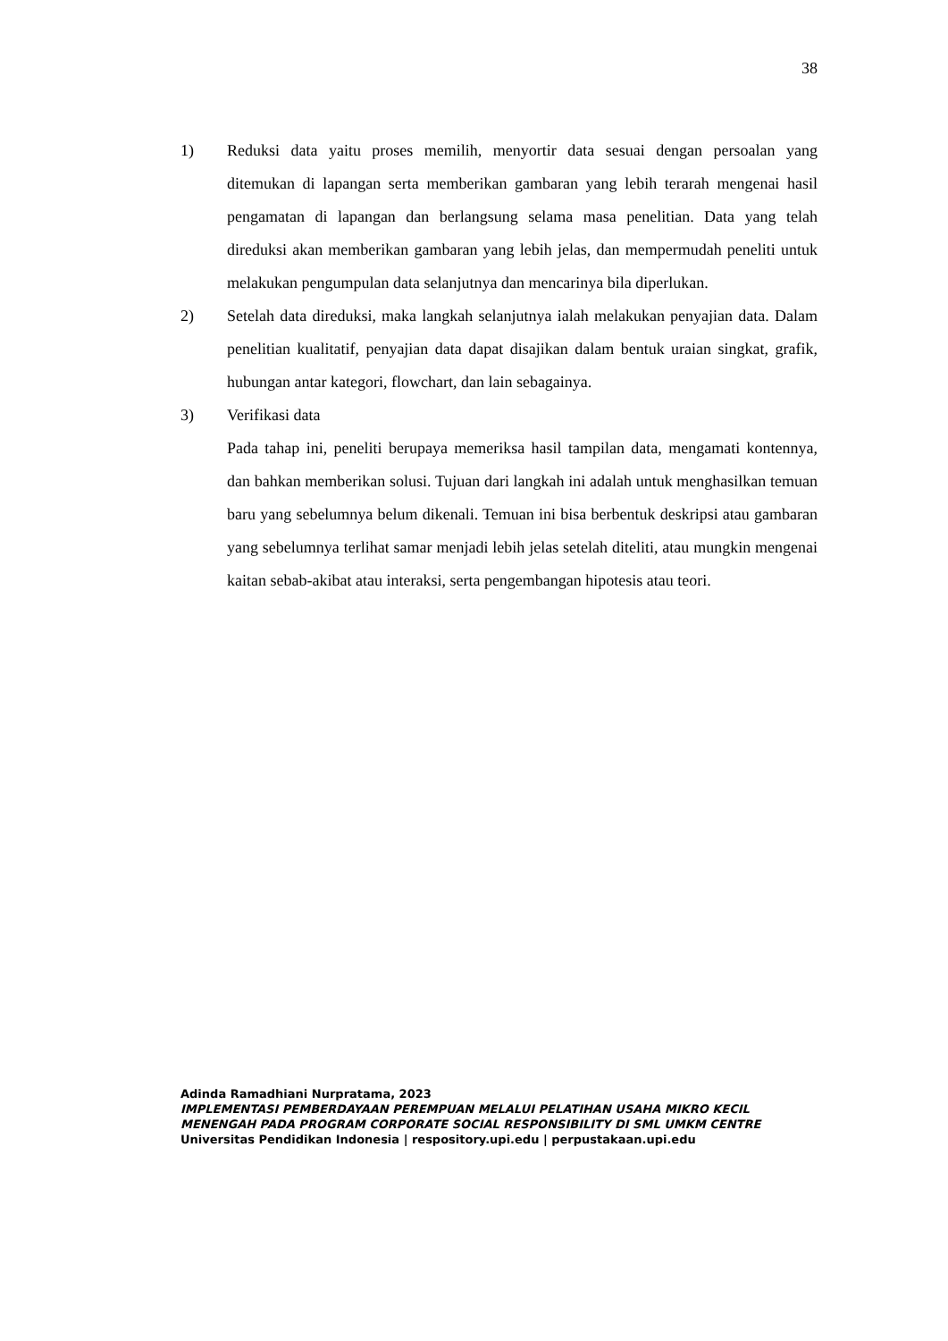38
1) Reduksi data yaitu proses memilih, menyortir data sesuai dengan persoalan yang ditemukan di lapangan serta memberikan gambaran yang lebih terarah mengenai hasil pengamatan di lapangan dan berlangsung selama masa penelitian. Data yang telah direduksi akan memberikan gambaran yang lebih jelas, dan mempermudah peneliti untuk melakukan pengumpulan data selanjutnya dan mencarinya bila diperlukan.
2) Setelah data direduksi, maka langkah selanjutnya ialah melakukan penyajian data. Dalam penelitian kualitatif, penyajian data dapat disajikan dalam bentuk uraian singkat, grafik, hubungan antar kategori, flowchart, dan lain sebagainya.
3) Verifikasi data
Pada tahap ini, peneliti berupaya memeriksa hasil tampilan data, mengamati kontennya, dan bahkan memberikan solusi. Tujuan dari langkah ini adalah untuk menghasilkan temuan baru yang sebelumnya belum dikenali. Temuan ini bisa berbentuk deskripsi atau gambaran yang sebelumnya terlihat samar menjadi lebih jelas setelah diteliti, atau mungkin mengenai kaitan sebab-akibat atau interaksi, serta pengembangan hipotesis atau teori.
Adinda Ramadhiani Nurpratama, 2023
IMPLEMENTASI PEMBERDAYAAN PEREMPUAN MELALUI PELATIHAN USAHA MIKRO KECIL
MENENGAH PADA PROGRAM CORPORATE SOCIAL RESPONSIBILITY DI SML UMKM CENTRE
Universitas Pendidikan Indonesia | respository.upi.edu | perpustakaan.upi.edu